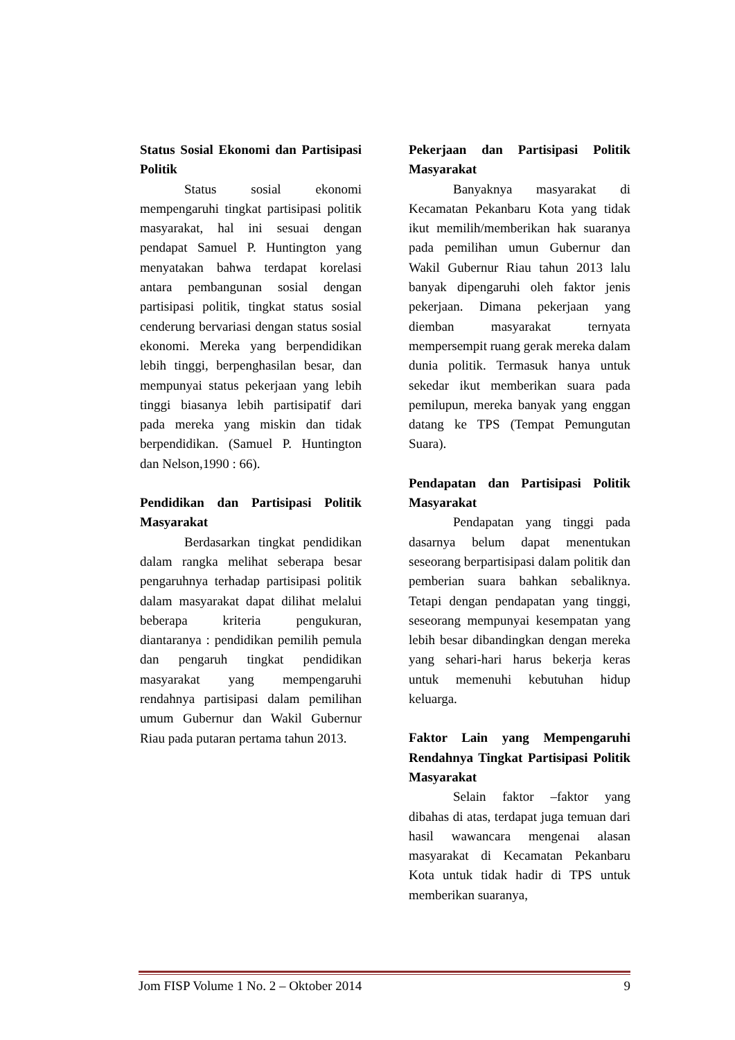Status Sosial Ekonomi dan Partisipasi Politik
Status sosial ekonomi mempengaruhi tingkat partisipasi politik masyarakat, hal ini sesuai dengan pendapat Samuel P. Huntington yang menyatakan bahwa terdapat korelasi antara pembangunan sosial dengan partisipasi politik, tingkat status sosial cenderung bervariasi dengan status sosial ekonomi. Mereka yang berpendidikan lebih tinggi, berpenghasilan besar, dan mempunyai status pekerjaan yang lebih tinggi biasanya lebih partisipatif dari pada mereka yang miskin dan tidak berpendidikan. (Samuel P. Huntington dan Nelson,1990 : 66).
Pendidikan dan Partisipasi Politik Masyarakat
Berdasarkan tingkat pendidikan dalam rangka melihat seberapa besar pengaruhnya terhadap partisipasi politik dalam masyarakat dapat dilihat melalui beberapa kriteria pengukuran, diantaranya : pendidikan pemilih pemula dan pengaruh tingkat pendidikan masyarakat yang mempengaruhi rendahnya partisipasi dalam pemilihan umum Gubernur dan Wakil Gubernur Riau pada putaran pertama tahun 2013.
Pekerjaan dan Partisipasi Politik Masyarakat
Banyaknya masyarakat di Kecamatan Pekanbaru Kota yang tidak ikut memilih/memberikan hak suaranya pada pemilihan umun Gubernur dan Wakil Gubernur Riau tahun 2013 lalu banyak dipengaruhi oleh faktor jenis pekerjaan. Dimana pekerjaan yang diemban masyarakat ternyata mempersempit ruang gerak mereka dalam dunia politik. Termasuk hanya untuk sekedar ikut memberikan suara pada pemilupun, mereka banyak yang enggan datang ke TPS (Tempat Pemungutan Suara).
Pendapatan dan Partisipasi Politik Masyarakat
Pendapatan yang tinggi pada dasarnya belum dapat menentukan seseorang berpartisipasi dalam politik dan pemberian suara bahkan sebaliknya. Tetapi dengan pendapatan yang tinggi, seseorang mempunyai kesempatan yang lebih besar dibandingkan dengan mereka yang sehari-hari harus bekerja keras untuk memenuhi kebutuhan hidup keluarga.
Faktor Lain yang Mempengaruhi Rendahnya Tingkat Partisipasi Politik Masyarakat
Selain faktor –faktor yang dibahas di atas, terdapat juga temuan dari hasil wawancara mengenai alasan masyarakat di Kecamatan Pekanbaru Kota untuk tidak hadir di TPS untuk memberikan suaranya,
Jom FISP Volume 1 No. 2 – Oktober 2014 9